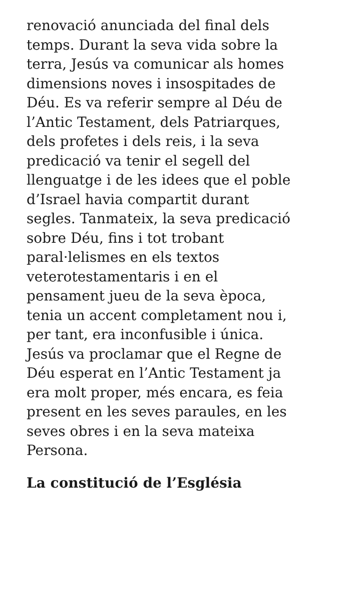renovació anunciada del final dels
temps. Durant la seva vida sobre la
terra, Jesús va comunicar als homes
dimensions noves i insospitades de
Déu. Es va referir sempre al Déu de
l’Antic Testament, dels Patriarques,
dels profetes i dels reis, i la seva
predicació va tenir el segell del
llenguatge i de les idees que el poble
d’Israel havia compartit durant
segles. Tanmateix, la seva predicació
sobre Déu, fins i tot trobant
paral·lelismes en els textos
veterotestamentaris i en el
pensament jueu de la seva època,
tenia un accent completament nou i,
per tant, era inconfusible i única.
Jesús va proclamar que el Regne de
Déu esperat en l’Antic Testament ja
era molt proper, més encara, es feia
present en les seves paraules, en les
seves obres i en la seva mateixa
Persona.
La constitució de l’Església